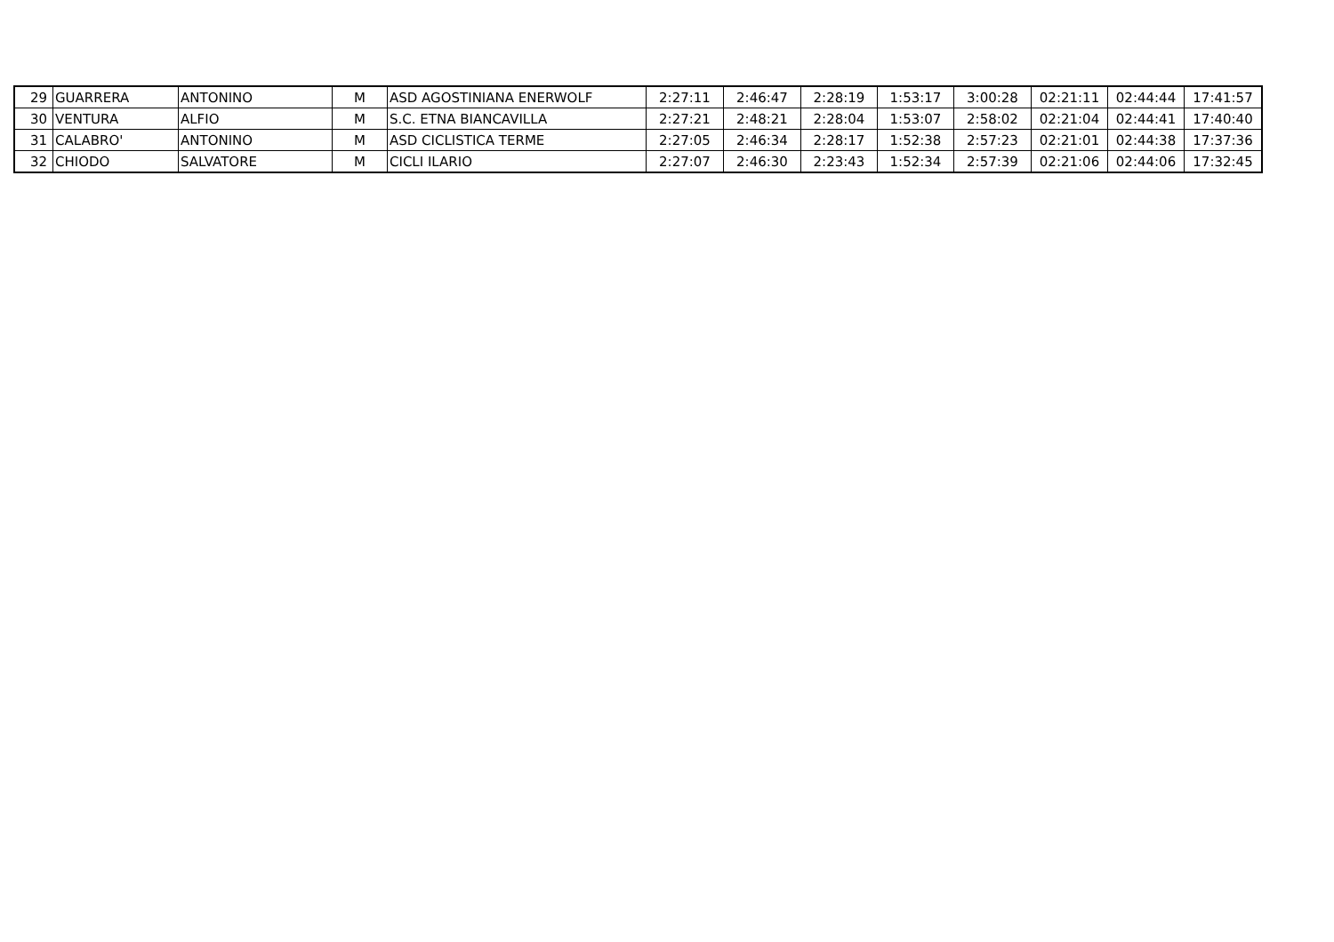| 29 | GUARRERA | ANTONINO | M | ASD AGOSTINIANA ENERWOLF | 2:27:11 | 2:46:47 | 2:28:19 | 1:53:17 | 3:00:28 | 02:21:11 | 02:44:44 | 17:41:57 |
| 30 | VENTURA | ALFIO | M | S.C. ETNA BIANCAVILLA | 2:27:21 | 2:48:21 | 2:28:04 | 1:53:07 | 2:58:02 | 02:21:04 | 02:44:41 | 17:40:40 |
| 31 | CALABRO' | ANTONINO | M | ASD CICLISTICA TERME | 2:27:05 | 2:46:34 | 2:28:17 | 1:52:38 | 2:57:23 | 02:21:01 | 02:44:38 | 17:37:36 |
| 32 | CHIODO | SALVATORE | M | CICLI ILARIO | 2:27:07 | 2:46:30 | 2:23:43 | 1:52:34 | 2:57:39 | 02:21:06 | 02:44:06 | 17:32:45 |